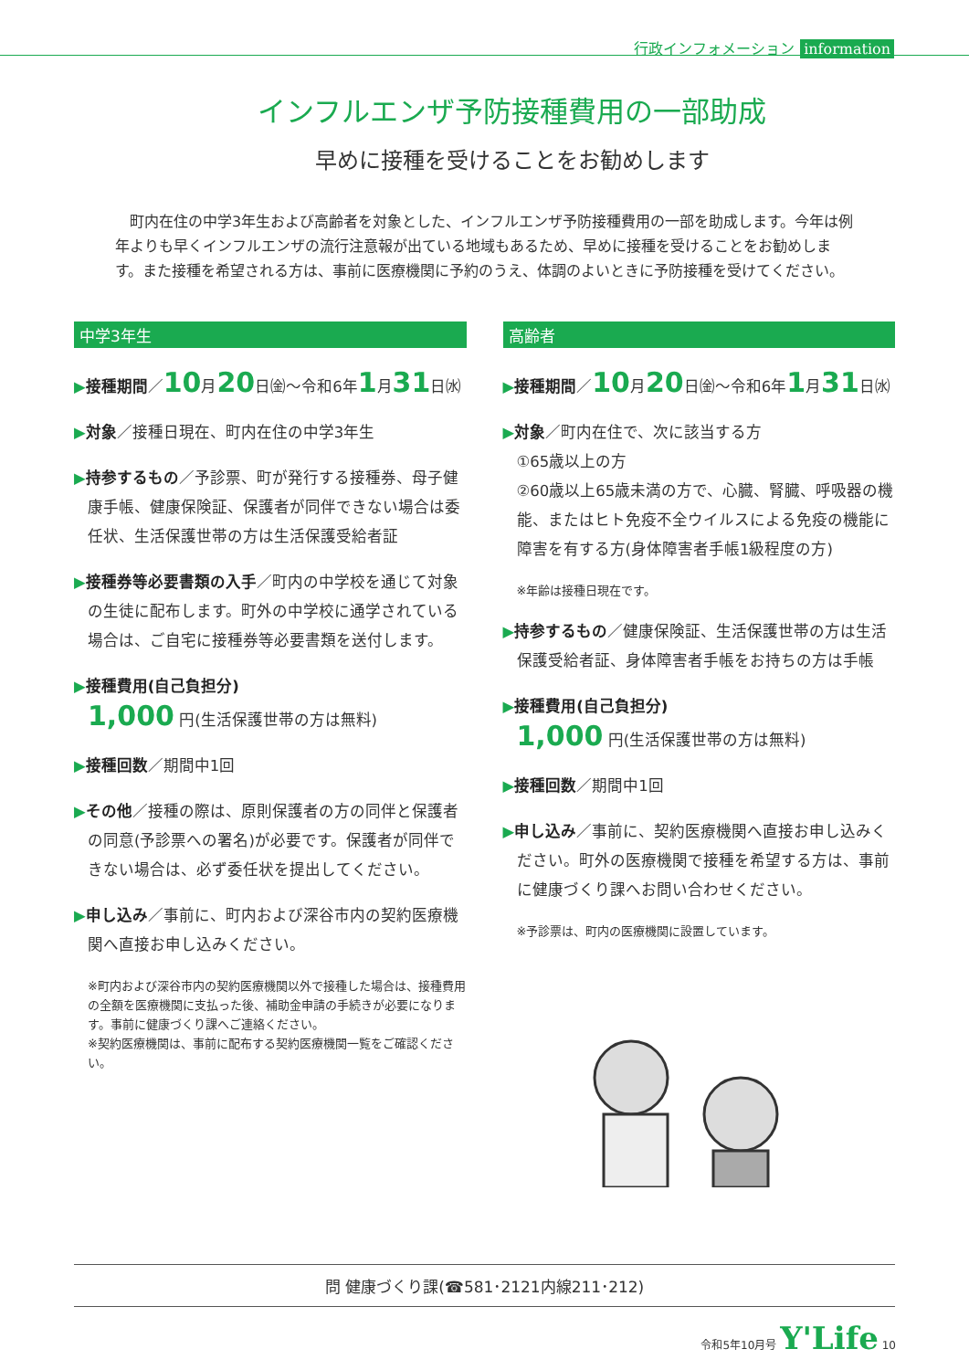行政インフォメーション information
インフルエンザ予防接種費用の一部助成
早めに接種を受けることをお勧めします
町内在住の中学3年生および高齢者を対象とした、インフルエンザ予防接種費用の一部を助成します。今年は例年よりも早くインフルエンザの流行注意報が出ている地域もあるため、早めに接種を受けることをお勧めします。また接種を希望される方は、事前に医療機関に予約のうえ、体調のよいときに予防接種を受けてください。
中学3年生
▶接種期間／10月20日㈮～令和6年1月31日㈬
▶対象／接種日現在、町内在住の中学3年生
▶持参するもの／予診票、町が発行する接種券、母子健康手帳、健康保険証、保護者が同伴できない場合は委任状、生活保護世帯の方は生活保護受給者証
▶接種券等必要書類の入手／町内の中学校を通じて対象の生徒に配布します。町外の中学校に通学されている場合は、ご自宅に接種券等必要書類を送付します。
▶接種費用(自己負担分)
1,000 円(生活保護世帯の方は無料)
▶接種回数／期間中1回
▶その他／接種の際は、原則保護者の方の同伴と保護者の同意(予診票への署名)が必要です。保護者が同伴できない場合は、必ず委任状を提出してください。
▶申し込み／事前に、町内および深谷市内の契約医療機関へ直接お申し込みください。
※町内および深谷市内の契約医療機関以外で接種した場合は、接種費用の全額を医療機関に支払った後、補助金申請の手続きが必要になります。事前に健康づくり課へご連絡ください。
※契約医療機関は、事前に配布する契約医療機関一覧をご確認ください。
高齢者
▶接種期間／10月20日㈮～令和6年1月31日㈬
▶対象／町内在住で、次に該当する方
①65歳以上の方
②60歳以上65歳未満の方で、心臓、腎臓、呼吸器の機能、またはヒト免疫不全ウイルスによる免疫の機能に障害を有する方(身体障害者手帳1級程度の方)
※年齢は接種日現在です。
▶持参するもの／健康保険証、生活保護世帯の方は生活保護受給者証、身体障害者手帳をお持ちの方は手帳
▶接種費用(自己負担分)
1,000 円(生活保護世帯の方は無料)
▶接種回数／期間中1回
▶申し込み／事前に、契約医療機関へ直接お申し込みください。町外の医療機関で接種を希望する方は、事前に健康づくり課へお問い合わせください。
※予診票は、町内の医療機関に設置しています。
問 健康づくり課(☎581･2121内線211･212)
令和5年10月号 Y'Life 10